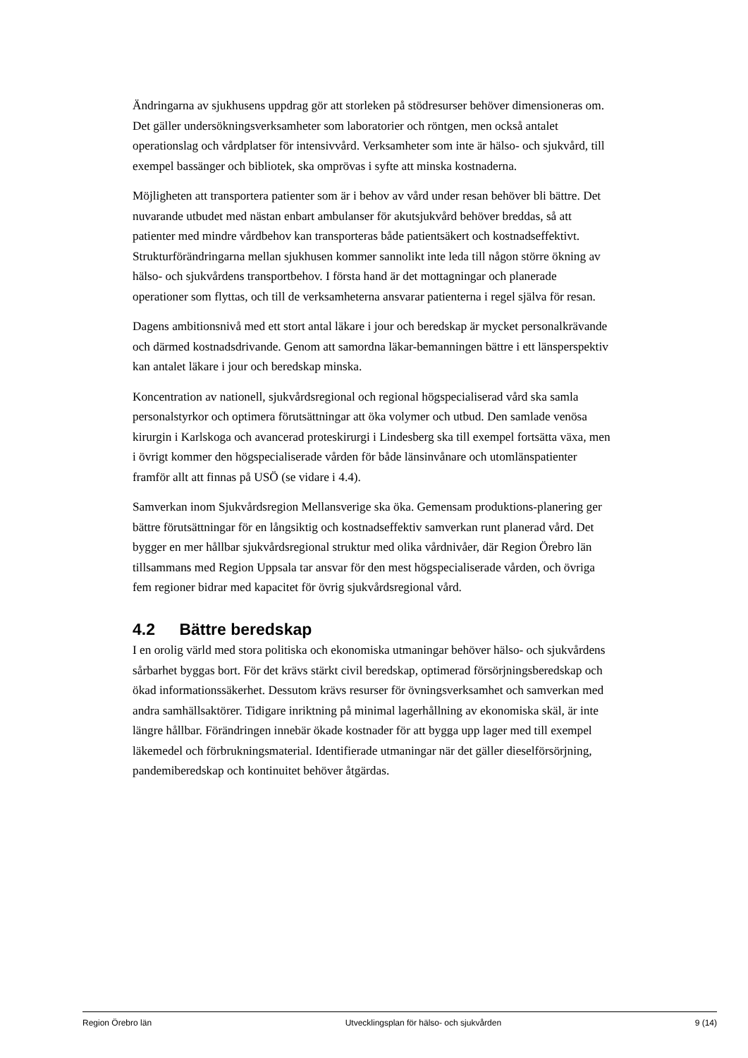Ändringarna av sjukhusens uppdrag gör att storleken på stödresurser behöver dimensioneras om. Det gäller undersökningsverksamheter som laboratorier och röntgen, men också antalet operationslag och vårdplatser för intensivvård. Verksamheter som inte är hälso- och sjukvård, till exempel bassänger och bibliotek, ska omprövas i syfte att minska kostnaderna.
Möjligheten att transportera patienter som är i behov av vård under resan behöver bli bättre. Det nuvarande utbudet med nästan enbart ambulanser för akutsjukvård behöver breddas, så att patienter med mindre vårdbehov kan transporteras både patientsäkert och kostnadseffektivt. Strukturförändringarna mellan sjukhusen kommer sannolikt inte leda till någon större ökning av hälso- och sjukvårdens transportbehov. I första hand är det mottagningar och planerade operationer som flyttas, och till de verksamheterna ansvarar patienterna i regel själva för resan.
Dagens ambitionsnivå med ett stort antal läkare i jour och beredskap är mycket personalkrävande och därmed kostnadsdrivande. Genom att samordna läkar-bemanningen bättre i ett länsperspektiv kan antalet läkare i jour och beredskap minska.
Koncentration av nationell, sjukvårdsregional och regional högspecialiserad vård ska samla personalstyrkor och optimera förutsättningar att öka volymer och utbud. Den samlade venösa kirurgin i Karlskoga och avancerad proteskirurgi i Lindesberg ska till exempel fortsätta växa, men i övrigt kommer den högspecialiserade vården för både länsinvånare och utomlänspatienter framför allt att finnas på USÖ (se vidare i 4.4).
Samverkan inom Sjukvårdsregion Mellansverige ska öka. Gemensam produktions-planering ger bättre förutsättningar för en långsiktig och kostnadseffektiv samverkan runt planerad vård. Det bygger en mer hållbar sjukvårdsregional struktur med olika vårdnivåer, där Region Örebro län tillsammans med Region Uppsala tar ansvar för den mest högspecialiserade vården, och övriga fem regioner bidrar med kapacitet för övrig sjukvårdsregional vård.
4.2 Bättre beredskap
I en orolig värld med stora politiska och ekonomiska utmaningar behöver hälso- och sjukvårdens sårbarhet byggas bort. För det krävs stärkt civil beredskap, optimerad försörjningsberedskap och ökad informationssäkerhet. Dessutom krävs resurser för övningsverksamhet och samverkan med andra samhällsaktörer. Tidigare inriktning på minimal lagerhållning av ekonomiska skäl, är inte längre hållbar. Förändringen innebär ökade kostnader för att bygga upp lager med till exempel läkemedel och förbrukningsmaterial. Identifierade utmaningar när det gäller dieselförsörjning, pandemiberedskap och kontinuitet behöver åtgärdas.
Region Örebro län Utvecklingsplan för hälso- och sjukvården 9 (14)